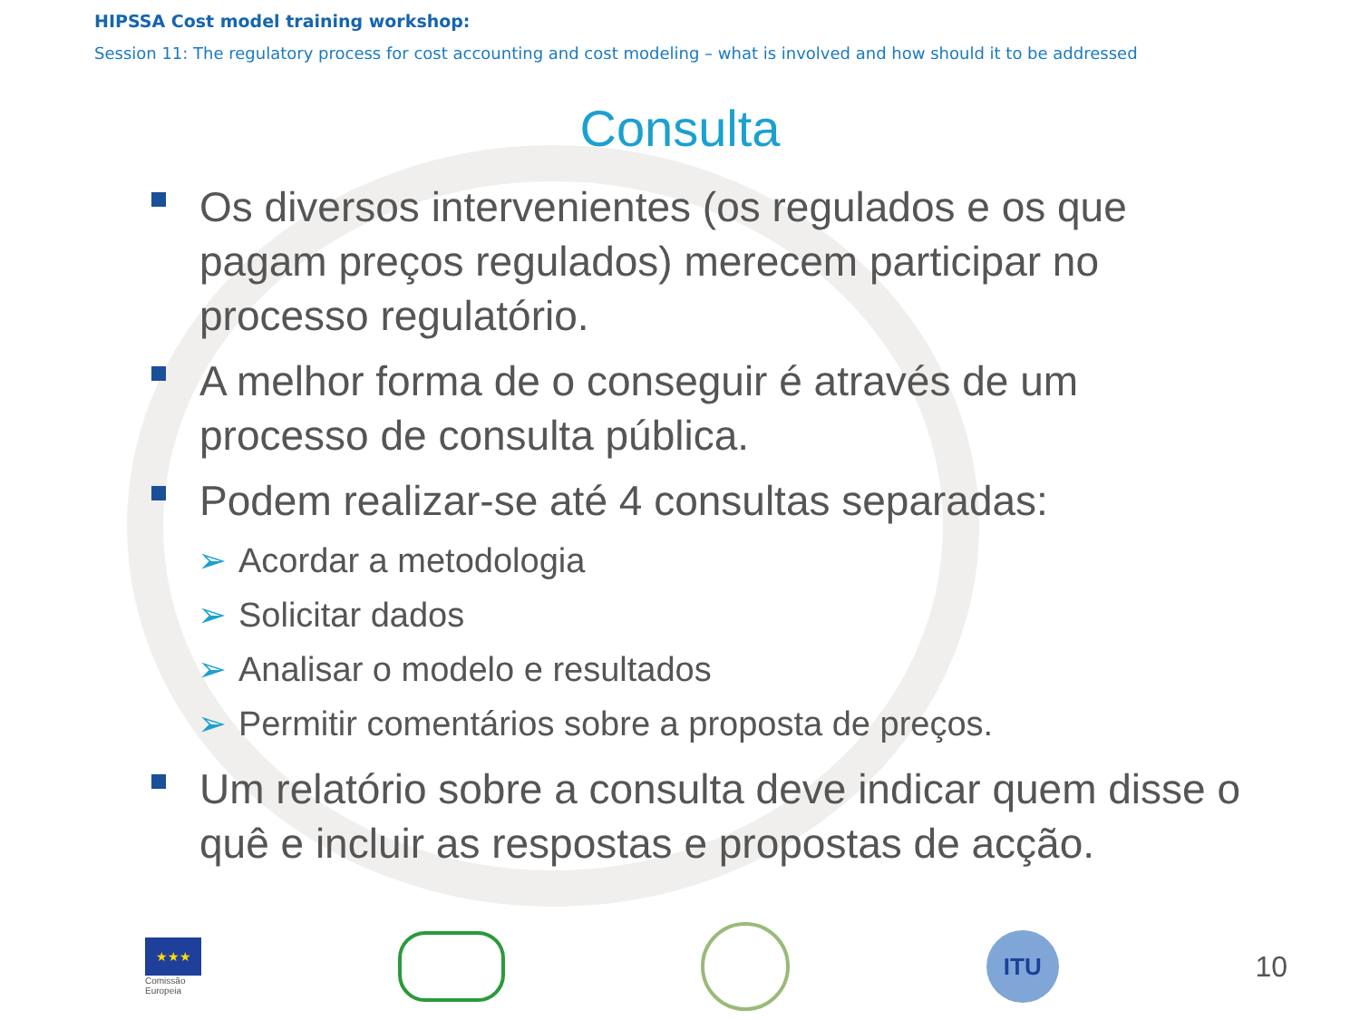HIPSSA Cost model training workshop:
Session 11: The regulatory process for cost accounting and cost modeling – what is involved and how should it to be addressed
Consulta
Os diversos intervenientes (os regulados e os que pagam preços regulados) merecem participar no processo regulatório.
A melhor forma de o conseguir é através de um processo de consulta pública.
Podem realizar-se até 4 consultas separadas:
➢ Acordar a metodologia
➢ Solicitar dados
➢ Analisar o modelo e resultados
➢ Permitir comentários sobre a proposta de preços.
Um relatório sobre a consulta deve indicar quem disse o quê e incluir as respostas e propostas de acção.
★★★
Comissão
Europeia
ITU
10